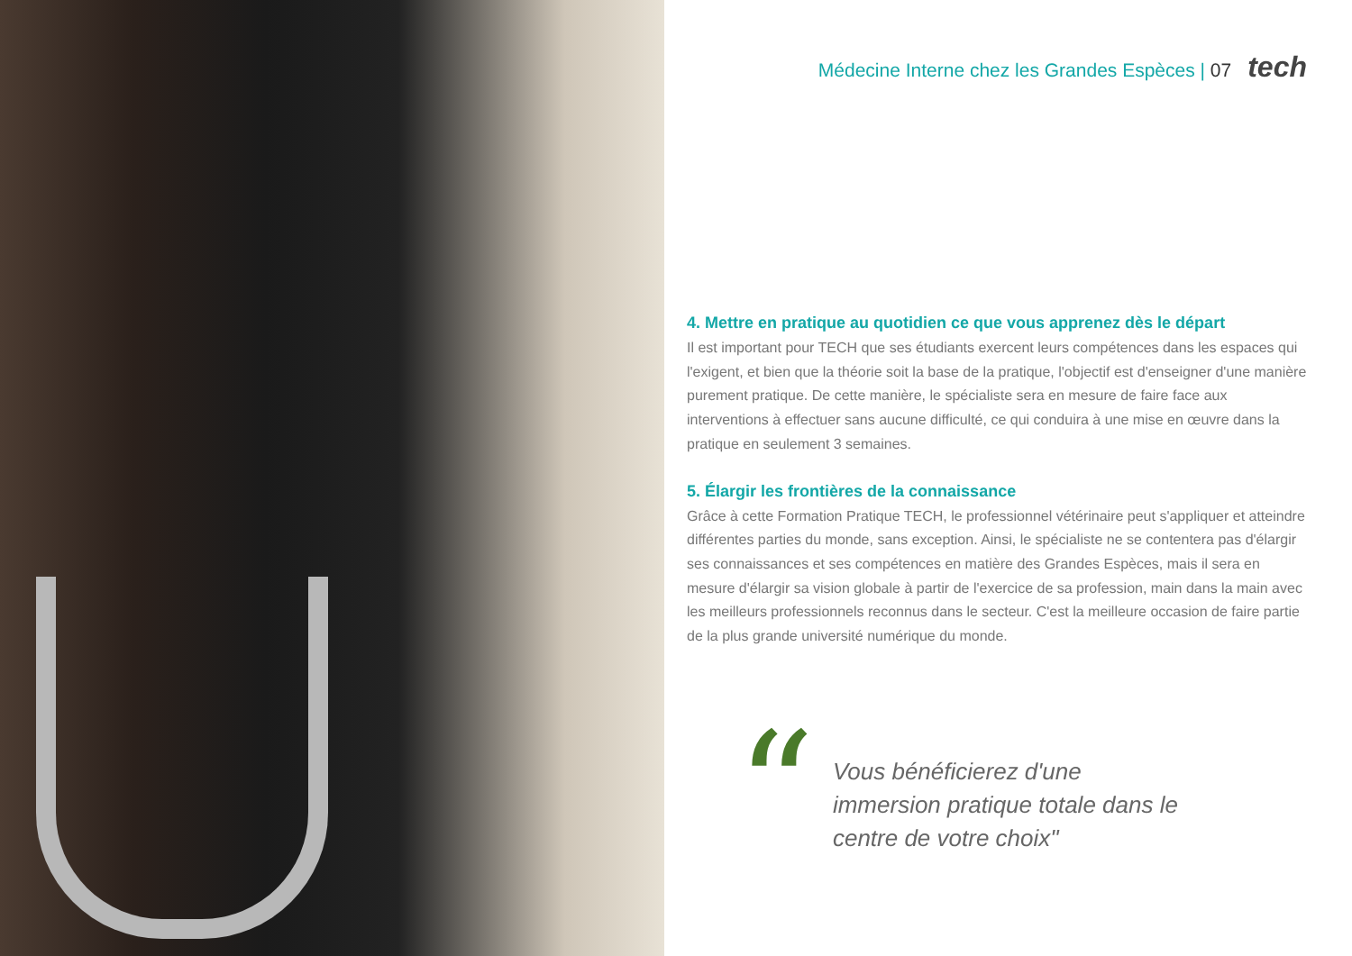Médecine Interne chez les Grandes Espèces | 07 tech
4. Mettre en pratique au quotidien ce que vous apprenez dès le départ
Il est important pour TECH que ses étudiants exercent leurs compétences dans les espaces qui l'exigent, et bien que la théorie soit la base de la pratique, l'objectif est d'enseigner d'une manière purement pratique. De cette manière, le spécialiste sera en mesure de faire face aux interventions à effectuer sans aucune difficulté, ce qui conduira à une mise en œuvre dans la pratique en seulement 3 semaines.
5. Élargir les frontières de la connaissance
Grâce à cette Formation Pratique TECH, le professionnel vétérinaire peut s'appliquer et atteindre différentes parties du monde, sans exception. Ainsi, le spécialiste ne se contentera pas d'élargir ses connaissances et ses compétences en matière des Grandes Espèces, mais il sera en mesure d'élargir sa vision globale à partir de l'exercice de sa profession, main dans la main avec les meilleurs professionnels reconnus dans le secteur. C'est la meilleure occasion de faire partie de la plus grande université numérique du monde.
“
Vous bénéficierez d'une immersion pratique totale dans le centre de votre choix"